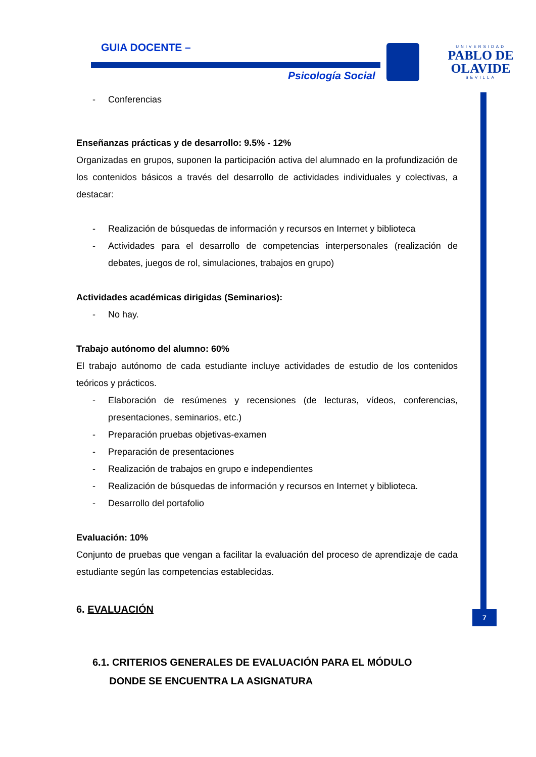GUIA DOCENTE –
Psicología Social
UNIVERSIDAD
PABLO DE OLAVIDE
SEVILLA
7
- Conferencias
Enseñanzas prácticas y de desarrollo: 9.5% - 12%
Organizadas en grupos, suponen la participación activa del alumnado en la profundización de los contenidos básicos a través del desarrollo de actividades individuales y colectivas, a destacar:
- Realización de búsquedas de información y recursos en Internet y biblioteca
- Actividades para el desarrollo de competencias interpersonales (realización de debates, juegos de rol, simulaciones, trabajos en grupo)
Actividades académicas dirigidas (Seminarios):
- No hay.
Trabajo autónomo del alumno: 60%
El trabajo autónomo de cada estudiante incluye actividades de estudio de los contenidos teóricos y prácticos.
- Elaboración de resúmenes y recensiones (de lecturas, vídeos, conferencias, presentaciones, seminarios, etc.)
- Preparación pruebas objetivas-examen
- Preparación de presentaciones
- Realización de trabajos en grupo e independientes
- Realización de búsquedas de información y recursos en Internet y biblioteca.
- Desarrollo del portafolio
Evaluación: 10%
Conjunto de pruebas que vengan a facilitar la evaluación del proceso de aprendizaje de cada estudiante según las competencias establecidas.
6. EVALUACIÓN
6.1. CRITERIOS GENERALES DE EVALUACIÓN PARA EL MÓDULO
DONDE SE ENCUENTRA LA ASIGNATURA